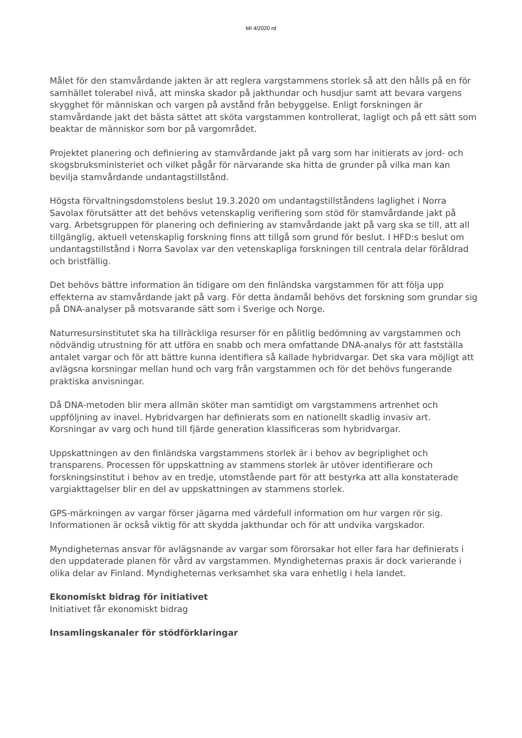MI 4/2020 rd
Målet för den stamvårdande jakten är att reglera vargstammens storlek så att den hålls på en för samhället tolerabel nivå, att minska skador på jakthundar och husdjur samt att bevara vargens skygghet för människan och vargen på avstånd från bebyggelse. Enligt forskningen är stamvårdande jakt det bästa sättet att sköta vargstammen kontrollerat, lagligt och på ett sätt som beaktar de människor som bor på vargområdet.
Projektet planering och definiering av stamvårdande jakt på varg som har initierats av jord- och skogsbruksministeriet och vilket pågår för närvarande ska hitta de grunder på vilka man kan bevilja stamvårdande undantagstillstånd.
Högsta förvaltningsdomstolens beslut 19.3.2020 om undantagstillståndens laglighet i Norra Savolax förutsätter att det behövs vetenskaplig verifiering som stöd för stamvårdande jakt på varg. Arbetsgruppen för planering och definiering av stamvårdande jakt på varg ska se till, att all tillgänglig, aktuell vetenskaplig forskning finns att tillgå som grund för beslut. I HFD:s beslut om undantagstillstånd i Norra Savolax var den vetenskapliga forskningen till centrala delar föråldrad och bristfällig.
Det behövs bättre information än tidigare om den finländska vargstammen för att följa upp effekterna av stamvårdande jakt på varg. För detta ändamål behövs det forskning som grundar sig på DNA-analyser på motsvarande sätt som i Sverige och Norge.
Naturresursinstitutet ska ha tillräckliga resurser för en pålitlig bedömning av vargstammen och nödvändig utrustning för att utföra en snabb och mera omfattande DNA-analys för att fastställa antalet vargar och för att bättre kunna identifiera så kallade hybridvargar. Det ska vara möjligt att avlägsna korsningar mellan hund och varg från vargstammen och för det behövs fungerande praktiska anvisningar.
Då DNA-metoden blir mera allmän sköter man samtidigt om vargstammens artrenhet och uppföljning av inavel. Hybridvargen har definierats som en nationellt skadlig invasiv art. Korsningar av varg och hund till fjärde generation klassificeras som hybridvargar.
Uppskattningen av den finländska vargstammens storlek är i behov av begriplighet och transparens. Processen för uppskattning av stammens storlek är utöver identifierare och forskningsinstitut i behov av en tredje, utomstående part för att bestyrka att alla konstaterade vargiakttagelser blir en del av uppskattningen av stammens storlek.
GPS-märkningen av vargar förser jägarna med värdefull information om hur vargen rör sig. Informationen är också viktig för att skydda jakthundar och för att undvika vargskador.
Myndigheternas ansvar för avlägsnande av vargar som förorsakar hot eller fara har definierats i den uppdaterade planen för vård av vargstammen. Myndigheternas praxis är dock varierande i olika delar av Finland. Myndigheternas verksamhet ska vara enhetlig i hela landet.
Ekonomiskt bidrag för initiativet
Initiativet får ekonomiskt bidrag
Insamlingskanaler för stödförklaringar